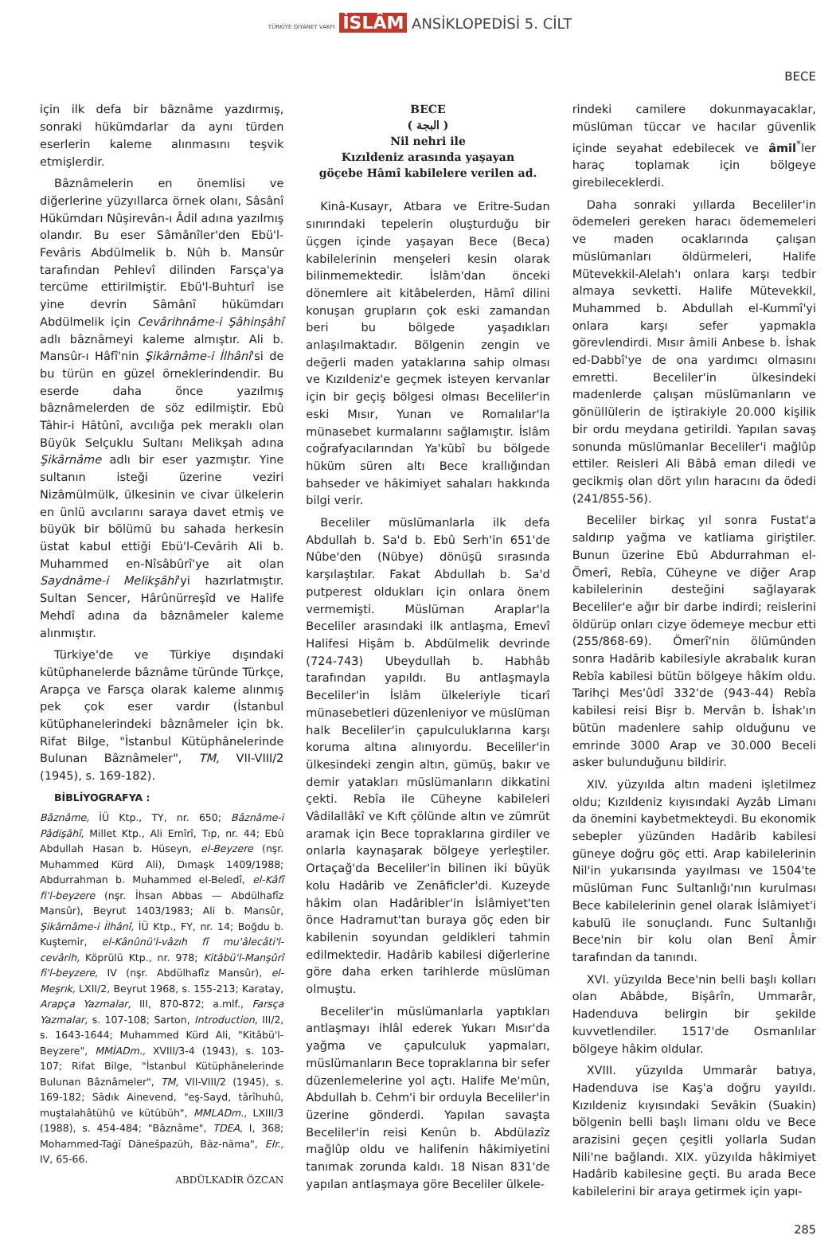TÜRKİYE DİYANET VAKFI İSLÂM ANSİKLOPEDİSİ 5. CİLT
BECE
için ilk defa bir bâznâme yazdırmış, sonraki hükümdarlar da aynı türden eserlerin kaleme alınmasını teşvik etmişlerdir.
Bâznâmelerin en önemlisi ve diğerlerine yüzyıllarca örnek olanı, Sâsânî Hükümdarı Nûşirevân-ı Âdil adına yazılmış olandır. Bu eser Sâmânîler'den Ebü'l-Fevâris Abdülmelik b. Nûh b. Mansûr tarafından Pehlevî dilinden Farsça'ya tercüme ettirilmiştir. Ebü'l-Buhturî ise yine devrin Sâmânî hükümdarı Abdülmelik için Cevârihnâme-i Şâhinşâhî adlı bâznâmeyi kaleme almıştır. Ali b. Mansûr-ı Hâfî'nin Şikârnâme-i İlhânî'si de bu türün en güzel örneklerindendir. Bu eserde daha önce yazılmış bâznâmelerden de söz edilmiştir. Ebû Tâhir-i Hâtûnî, avcılığa pek meraklı olan Büyük Selçuklu Sultanı Melikşah adına Şikârnâme adlı bir eser yazmıştır. Yine sultanın isteği üzerine veziri Nizâmülmülk, ülkesinin ve civar ülkelerin en ünlü avcılarını saraya davet etmiş ve büyük bir bölümü bu sahada herkesin üstat kabul ettiği Ebü'l-Cevârih Ali b. Muhammed en-Nîsâbûrî'ye ait olan Saydnâme-i Melikşâhî'yi hazırlatmıştır. Sultan Sencer, Hârûnürreşîd ve Halife Mehdî adına da bâznâmeler kaleme alınmıştır.
Türkiye'de ve Türkiye dışındaki kütüphanelerde bâznâme türünde Türkçe, Arapça ve Farsça olarak kaleme alınmış pek çok eser vardır (İstanbul kütüphanelerindeki bâznâmeler için bk. Rifat Bilge, "İstanbul Kütüphânelerinde Bulunan Bâznâmeler", TM, VII-VIII/2 (1945), s. 169-182).
BİBLİYOGRAFYA :
Bâznâme, İÜ Ktp., TY, nr. 650; Bâznâme-i Pâdişâhî, Millet Ktp., Ali Emîrî, Tıp, nr. 44; Ebû Abdullah Hasan b. Hüseyn, el-Beyzere (nşr. Muhammed Kürd Ali), Dımaşk 1409/1988; Abdurrahman b. Muhammed el-Beledî, el-Kâfî fi'l-beyzere (nşr. İhsan Abbas — Abdülhafîz Mansûr), Beyrut 1403/1983; Ali b. Mansûr, Şikârnâme-i İlhânî, İÜ Ktp., FY, nr. 14; Boğdu b. Kuştemir, el-Kânûnü'l-vâzıh fî mu'âlecâti'l-cevârih, Köprülü Ktp., nr. 978; Kitâbü'l-Manşûrî fi'l-beyzere, IV (nşr. Abdülhafîz Mansûr), el-Meşrık, LXII/2, Beyrut 1968, s. 155-213; Karatay, Arapça Yazmalar, III, 870-872; a.mlf., Farsça Yazmalar, s. 107-108; Sarton, Introduction, III/2, s. 1643-1644; Muhammed Kürd Ali, "Kitâbü'l-Beyzere", MMİADm., XVIII/3-4 (1943), s. 103-107; Rifat Bilge, "İstanbul Kütüphânelerinde Bulunan Bâznâmeler", TM, VII-VIII/2 (1945), s. 169-182; Sâdık Ainevend, "eş-Sayd, târîhuhû, muştalahâtühû ve kütübüh", MMLADm., LXIII/3 (1988), s. 454-484; "Bâznâme", TDEA, I, 368; Mohammed-Taġī Dānešpazūh, Bāz-nāma", EIr., IV, 65-66.
ABDÜLKADİR ÖZCAN
BECE
( البجة )
Nil nehri ile
Kızıldeniz arasında yaşayan
göçebe Hâmî kabilelere verilen ad.
Kinâ-Kusayr, Atbara ve Eritre-Sudan sınırındaki tepelerin oluşturduğu bir üçgen içinde yaşayan Bece (Beca) kabilelerinin menşeleri kesin olarak bilinmemektedir. İslâm'dan önceki dönemlere ait kitâbelerden, Hâmî dilini konuşan grupların çok eski zamandan beri bu bölgede yaşadıkları anlaşılmaktadır. Bölgenin zengin ve değerli maden yataklarına sahip olması ve Kızıldeniz'e geçmek isteyen kervanlar için bir geçiş bölgesi olması Beceliler'in eski Mısır, Yunan ve Romalılar'la münasebet kurmalarını sağlamıştır. İslâm coğrafyacılarından Ya'kûbî bu bölgede hüküm süren altı Bece krallığından bahseder ve hâkimiyet sahaları hakkında bilgi verir.
Beceliler müslümanlarla ilk defa Abdullah b. Sa'd b. Ebû Serh'in 651'de Nûbe'den (Nübye) dönüşü sırasında karşılaştılar. Fakat Abdullah b. Sa'd putperest oldukları için onlara önem vermemişti. Müslüman Araplar'la Beceliler arasındaki ilk antlaşma, Emevî Halifesi Hişâm b. Abdülmelik devrinde (724-743) Ubeydullah b. Habhâb tarafından yapıldı. Bu antlaşmayla Beceliler'in İslâm ülkeleriyle ticarî münasebetleri düzenleniyor ve müslüman halk Beceliler'in çapulculuklarına karşı koruma altına alınıyordu. Beceliler'in ülkesindeki zengin altın, gümüş, bakır ve demir yatakları müslümanların dikkatini çekti. Rebîa ile Cüheyne kabileleri Vâdilallâkî ve Kıft çölünde altın ve zümrüt aramak için Bece topraklarına girdiler ve onlarla kaynaşarak bölgeye yerleştiler. Ortaçağ'da Beceliler'in bilinen iki büyük kolu Hadârib ve Zenâficler'di. Kuzeyde hâkim olan Hadâribler'in İslâmiyet'ten önce Hadramut'tan buraya göç eden bir kabilenin soyundan geldikleri tahmin edilmektedir. Hadârib kabilesi diğerlerine göre daha erken tarihlerde müslüman olmuştu.
Beceliler'in müslümanlarla yaptıkları antlaşmayı ihlâl ederek Yukarı Mısır'da yağma ve çapulculuk yapmaları, müslümanların Bece topraklarına bir sefer düzenlemelerine yol açtı. Halife Me'mûn, Abdullah b. Cehm'i bir orduyla Beceliler'in üzerine gönderdi. Yapılan savaşta Beceliler'in reisi Kenûn b. Abdülazîz mağlûp oldu ve halifenin hâkimiyetini tanımak zorunda kaldı. 18 Nisan 831'de yapılan antlaşmaya göre Beceliler ülkele-
rindeki camilere dokunmayacaklar, müslüman tüccar ve hacılar güvenlik içinde seyahat edebilecek ve âmil<sup>*</sup>ler haraç toplamak için bölgeye girebileceklerdi.
Daha sonraki yıllarda Beceliler'in ödemeleri gereken haracı ödememeleri ve maden ocaklarında çalışan müslümanları öldürmeleri, Halife Mütevekkil-Alelah'ı onlara karşı tedbir almaya sevketti. Halife Mütevekkil, Muhammed b. Abdullah el-Kummî'yi onlara karşı sefer yapmakla görevlendirdi. Mısır âmili Anbese b. İshak ed-Dabbî'ye de ona yardımcı olmasını emretti. Beceliler'in ülkesindeki madenlerde çalışan müslümanların ve gönüllülerin de iştirakiyle 20.000 kişilik bir ordu meydana getirildi. Yapılan savaş sonunda müslümanlar Beceliler'i mağlûp ettiler. Reisleri Ali Bâbâ eman diledi ve gecikmiş olan dört yılın haracını da ödedi (241/855-56).
Beceliler birkaç yıl sonra Fustat'a saldırıp yağma ve katliama giriştiler. Bunun üzerine Ebû Abdurrahman el-Ömerî, Rebîa, Cüheyne ve diğer Arap kabilelerinin desteğini sağlayarak Beceliler'e ağır bir darbe indirdi; reislerini öldürüp onları cizye ödemeye mecbur etti (255/868-69). Ömerî'nin ölümünden sonra Hadârib kabilesiyle akrabalık kuran Rebîa kabilesi bütün bölgeye hâkim oldu. Tarihçi Mes'ûdî 332'de (943-44) Rebîa kabilesi reisi Bişr b. Mervân b. İshak'ın bütün madenlere sahip olduğunu ve emrinde 3000 Arap ve 30.000 Beceli asker bulunduğunu bildirir.
XIV. yüzyılda altın madeni işletilmez oldu; Kızıldeniz kıyısındaki Ayzâb Limanı da önemini kaybetmekteydi. Bu ekonomik sebepler yüzünden Hadârib kabilesi güneye doğru göç etti. Arap kabilelerinin Nil'in yukarısında yayılması ve 1504'te müslüman Func Sultanlığı'nın kurulması Bece kabilelerinin genel olarak İslâmiyet'i kabulü ile sonuçlandı. Func Sultanlığı Bece'nin bir kolu olan Benî Âmir tarafından da tanındı.
XVI. yüzyılda Bece'nin belli başlı kolları olan Abâbde, Bişârîn, Ummarâr, Hadenduva belirgin bir şekilde kuvvetlendiler. 1517'de Osmanlılar bölgeye hâkim oldular.
XVIII. yüzyılda Ummarâr batıya, Hadenduva ise Kaş'a doğru yayıldı. Kızıldeniz kıyısındaki Sevâkin (Suakin) bölgenin belli başlı limanı oldu ve Bece arazisini geçen çeşitli yollarla Sudan Nili'ne bağlandı. XIX. yüzyılda hâkimiyet Hadârib kabilesine geçti. Bu arada Bece kabilelerini bir araya getirmek için yapı-
285